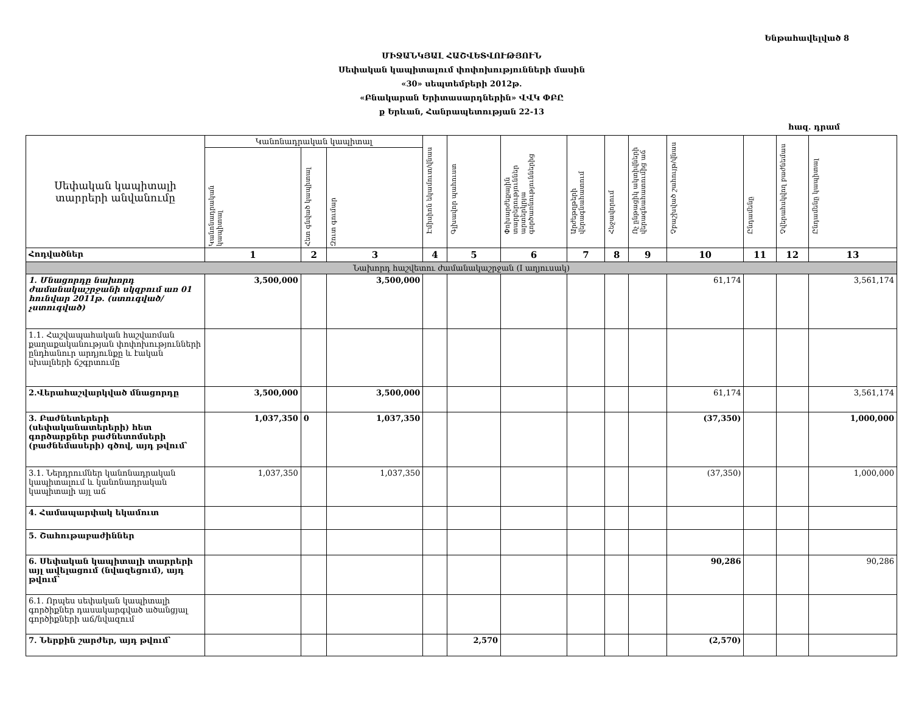Ենթահավելված 8
ՄԻՋԱՆԿՅԱԼ ՀԱՇՎԵՏՎՈՒԹՅՈՒՆ
Սեփական կապիտալում փոփոխությունների մասին
«30» սեպտեմբերի 2012թ.
«Բնակարան Երիտասարդներին» ՎՎԿ ՓԲԸ
ք Երևան, Հանրապետության 22-13
հազ. դրամ
| Սեփական կապիտալի տարրերի անվանումը | Կանոնադրական կապիտալ | | | Էմիսիոն եկամուտ/վնաս | Գլխավոր պահուստ | Փոխարժեքային տարբերություններ արտերկրյա գործառնություններից | Արժեթղթերի վերագնահատում | Հեջավորում | Ոչ ընթացիկ ակտիվների վերագնահատումից աճ | Չբաշխված շահույթ/վնաս | Ընդամենը | Չվերահսկվող բաժնեմաս | Ընդամենը կապիտալ |
| --- | --- | --- | --- | --- | --- | --- | --- | --- | --- | --- | --- | --- | --- |
| | Կանոնադրական կապիտալ | Հետ գնված կապիտալ | Զուտ գումար | | | | | | | | | | |
| Հոդվածներ | 1 | 2 | 3 | 4 | 5 | 6 | 7 | 8 | 9 | 10 | 11 | 12 | 13 |
| Նախորդ հաշվետու ժամանակաշրջան (I աղյուսակ) | | | | | | | | | | | | | |
| 1. Մնացորդը նախորդ ժամանակաշրջանի սկզբում առ 01 հունվար 2011թ. (ստուգված/չստուգված) | 3,500,000 | | 3,500,000 | | | | | | | 61,174 | | | 3,561,174 |
| 1.1. Հաշվապահական հաշվառման քաղաքականության փոփոխությունների ընդհանուր արդյունքը և էական սխալների ճշգրտումը | | | | | | | | | | | | | |
| 2.Վերահաշվարկված մնացորդը | 3,500,000 | | 3,500,000 | | | | | | | 61,174 | | | 3,561,174 |
| 3. Բաժնետերերի (սեփականատերերի) հետ գործարքներ բաժնետոմսերի (բաժնեմասերի) գծով, այդ թվում՝ | 1,037,350 | 0 | 1,037,350 | | | | | | | (37,350) | | | 1,000,000 |
| 3.1. Ներդրումներ կանոնադրական կապիտալում և կանոնադրական կապիտալի այլ աճ | 1,037,350 | | 1,037,350 | | | | | | | (37,350) | | | 1,000,000 |
| 4. Համապարփակ եկամուտ | | | | | | | | | | | | | |
| 5. Շահութաբաժիններ | | | | | | | | | | | | | |
| 6. Սեփական կապիտալի տարրերի այլ ավելացում (նվազեցում), այդ թվում՝ | | | | | | | | | | 90,286 | | | 90,286 |
| 6.1. Որպես սեփական կապիտալի գործիքներ դասակարգված ածանցյալ գործիքների աճ/նվազում | | | | | | | | | | | | | |
| 7. Ներքին շարժեր, այդ թվում՝ | | | | | 2,570 | | | | | (2,570) | | | |